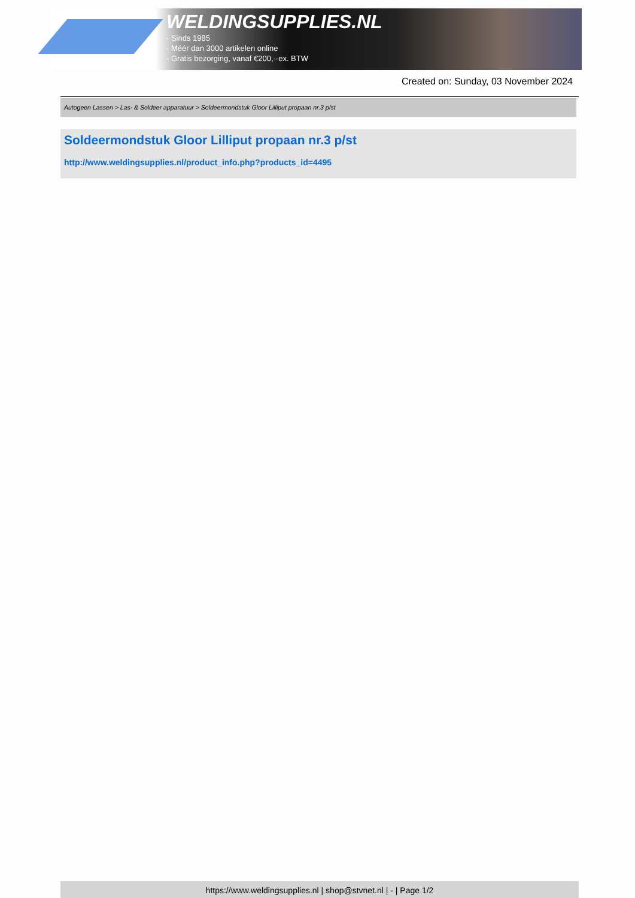WELDINGSUPPLIES.NL
- Sinds 1985
- Méér dan 3000 artikelen online
- Gratis bezorging, vanaf €200,--ex. BTW
Created on: Sunday, 03 November 2024
Autogeen Lassen > Las- & Soldeer apparatuur > Soldeermondstuk Gloor Lilliput propaan nr.3 p/st
Soldeermondstuk Gloor Lilliput propaan nr.3 p/st
http://www.weldingsupplies.nl/product_info.php?products_id=4495
https://www.weldingsupplies.nl | shop@stvnet.nl | - | Page 1/2